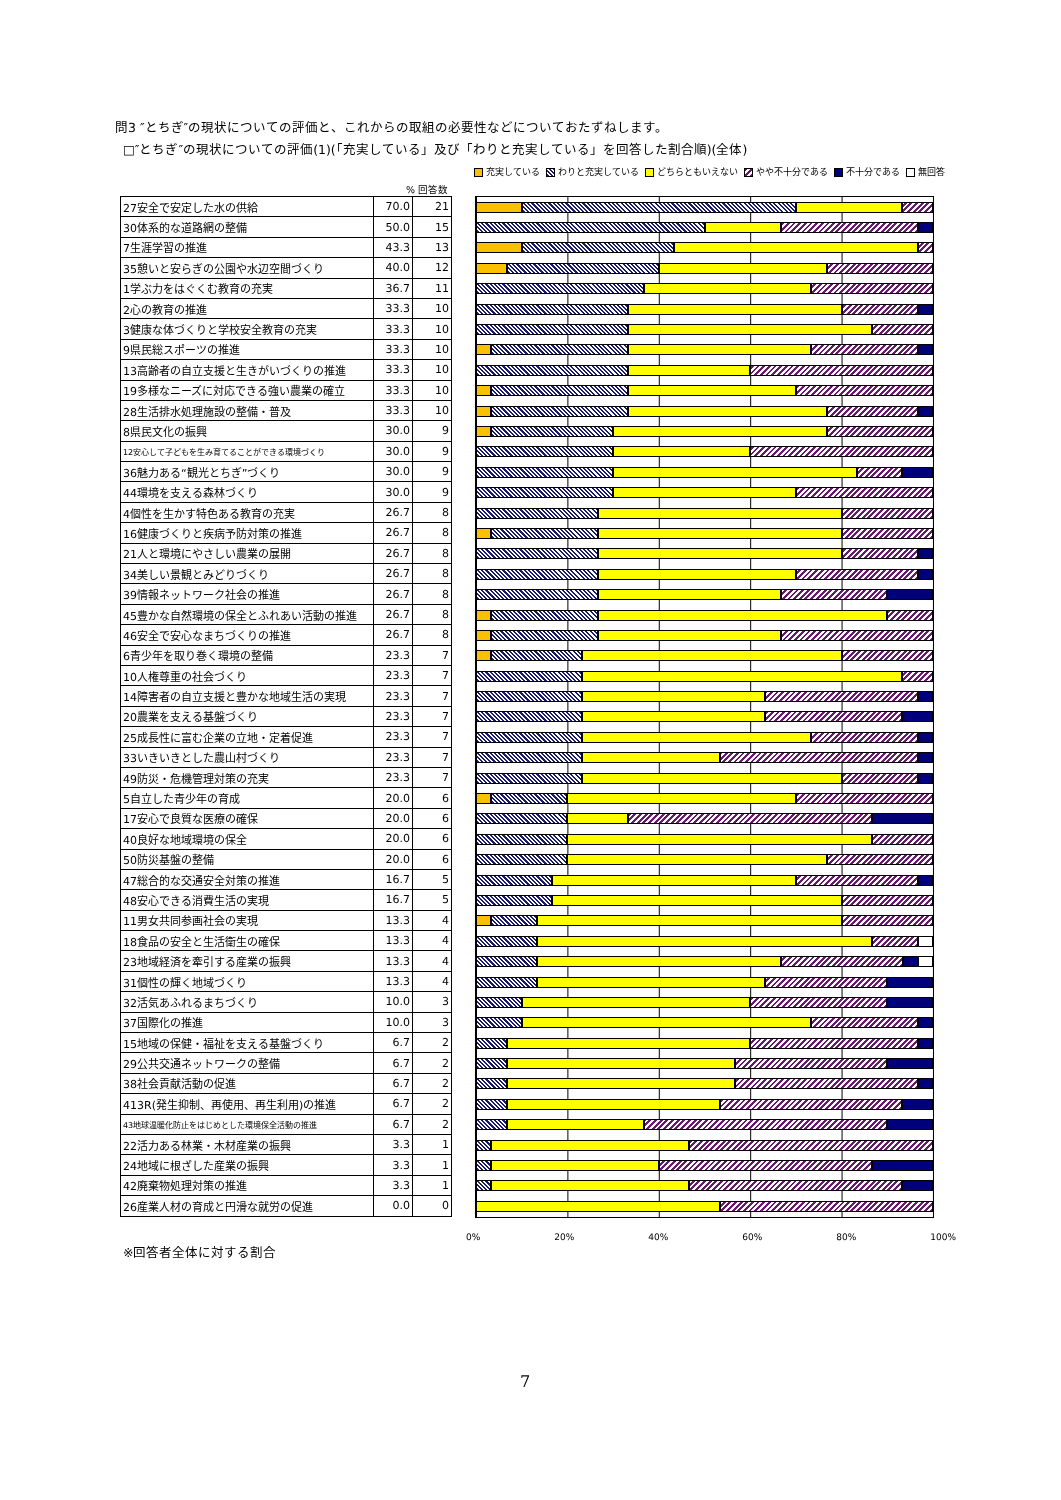問3 ″とちぎ″の現状についての評価と、これからの取組の必要性などについておたずねします。
□″とちぎ″の現状についての評価(1)(「充実している」及び「わりと充実している」を回答した割合順)(全体)
充実している わりと充実している どちらともいえない やや不十分である 不十分である 無回答
% 回答数
| 27安全で安定した水の供給 | 70.0 | 21 |
| 30体系的な道路網の整備 | 50.0 | 15 |
| 7生涯学習の推進 | 43.3 | 13 |
| 35憩いと安らぎの公園や水辺空間づくり | 40.0 | 12 |
| 1学ぶ力をはぐくむ教育の充実 | 36.7 | 11 |
| 2心の教育の推進 | 33.3 | 10 |
| 3健康な体づくりと学校安全教育の充実 | 33.3 | 10 |
| 9県民総スポーツの推進 | 33.3 | 10 |
| 13高齢者の自立支援と生きがいづくりの推進 | 33.3 | 10 |
| 19多様なニーズに対応できる強い農業の確立 | 33.3 | 10 |
| 28生活排水処理施設の整備・普及 | 33.3 | 10 |
| 8県民文化の振興 | 30.0 | 9 |
| 12安心して子どもを生み育てることができる環境づくり | 30.0 | 9 |
| 36魅力ある“観光とちぎ”づくり | 30.0 | 9 |
| 44環境を支える森林づくり | 30.0 | 9 |
| 4個性を生かす特色ある教育の充実 | 26.7 | 8 |
| 16健康づくりと疾病予防対策の推進 | 26.7 | 8 |
| 21人と環境にやさしい農業の展開 | 26.7 | 8 |
| 34美しい景観とみどりづくり | 26.7 | 8 |
| 39情報ネットワーク社会の推進 | 26.7 | 8 |
| 45豊かな自然環境の保全とふれあい活動の推進 | 26.7 | 8 |
| 46安全で安心なまちづくりの推進 | 26.7 | 8 |
| 6青少年を取り巻く環境の整備 | 23.3 | 7 |
| 10人権尊重の社会づくり | 23.3 | 7 |
| 14障害者の自立支援と豊かな地域生活の実現 | 23.3 | 7 |
| 20農業を支える基盤づくり | 23.3 | 7 |
| 25成長性に富む企業の立地・定着促進 | 23.3 | 7 |
| 33いきいきとした農山村づくり | 23.3 | 7 |
| 49防災・危機管理対策の充実 | 23.3 | 7 |
| 5自立した青少年の育成 | 20.0 | 6 |
| 17安心で良質な医療の確保 | 20.0 | 6 |
| 40良好な地域環境の保全 | 20.0 | 6 |
| 50防災基盤の整備 | 20.0 | 6 |
| 47総合的な交通安全対策の推進 | 16.7 | 5 |
| 48安心できる消費生活の実現 | 16.7 | 5 |
| 11男女共同参画社会の実現 | 13.3 | 4 |
| 18食品の安全と生活衛生の確保 | 13.3 | 4 |
| 23地域経済を牽引する産業の振興 | 13.3 | 4 |
| 31個性の輝く地域づくり | 13.3 | 4 |
| 32活気あふれるまちづくり | 10.0 | 3 |
| 37国際化の推進 | 10.0 | 3 |
| 15地域の保健・福祉を支える基盤づくり | 6.7 | 2 |
| 29公共交通ネットワークの整備 | 6.7 | 2 |
| 38社会貢献活動の促進 | 6.7 | 2 |
| 413R(発生抑制、再使用、再生利用)の推進 | 6.7 | 2 |
| 43地球温暖化防止をはじめとした環境保全活動の推進 | 6.7 | 2 |
| 22活力ある林業・木材産業の振興 | 3.3 | 1 |
| 24地域に根ざした産業の振興 | 3.3 | 1 |
| 42廃棄物処理対策の推進 | 3.3 | 1 |
| 26産業人材の育成と円滑な就労の促進 | 0.0 | 0 |
0% 20% 40% 60% 80% 100%
※回答者全体に対する割合
7